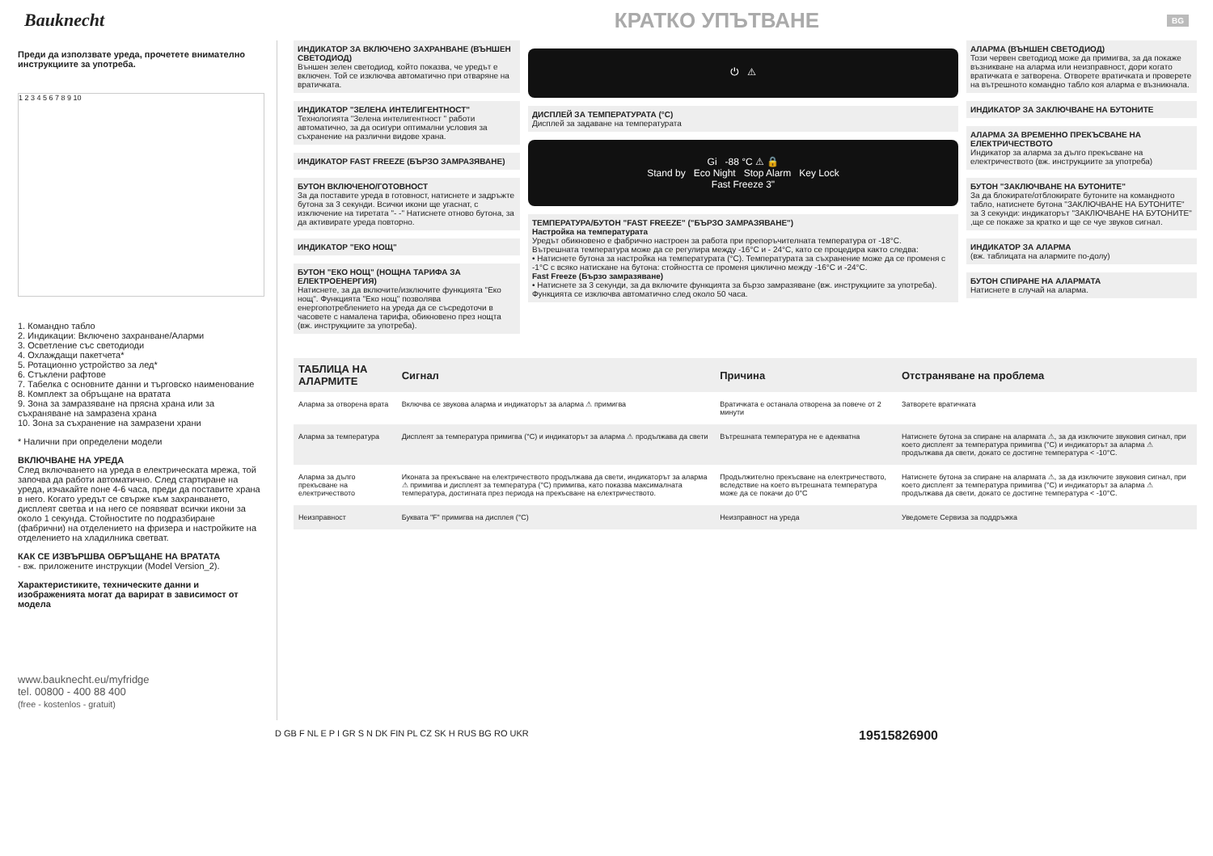Bauknecht
КРАТКО УПЪТВАНЕ
BG
Преди да използвате уреда, прочетете внимателно инструкциите за употреба.
1 2 3 4 5 6 7 8 9 10
1. Командно табло
2. Индикации: Включено захранване/Аларми
3. Осветление със светодиоди
4. Охлаждащи пакетчета*
5. Ротационно устройство за лед*
6. Стъклени рафтове
7. Табелка с основните данни и търговско наименование
8. Комплект за обръщане на вратата
9. Зона за замразяване на прясна храна или за съхраняване на замразена храна
10. Зона за съхранение на замразени храни
* Налични при определени модели
ВКЛЮЧВАНЕ НА УРЕДА
След включването на уреда в електрическата мрежа, той започва да работи автоматично. След стартиране на уреда, изчакайте поне 4-6 часа, преди да поставите храна в него. Когато уредът се свърже към захранването, дисплеят светва и на него се появяват всички икони за около 1 секунда. Стойностите по подразбиране (фабрични) на отделението на фризера и настройките на отделението на хладилника светват.
КАК СЕ ИЗВЪРШВА ОБРЪЩАНЕ НА ВРАТАТА
- вж. приложените инструкции (Model Version_2).
Характеристиките, техническите данни и изображенията могат да варират в зависимост от модела
www.bauknecht.eu/myfridge
tel. 00800 - 400 88 400
(free - kostenlos - gratuit)
ИНДИКАТОР ЗА ВКЛЮЧЕНО ЗАХРАНВАНЕ (ВЪНШЕН СВЕТОДИОД)
Външен зелен светодиод, който показва, че уредът е включен. Той се изключва автоматично при отваряне на вратичката.
ИНДИКАТОР "ЗЕЛЕНА ИНТЕЛИГЕНТНОСТ"
Технологията "Зелена интелигентност " работи автоматично, за да осигури оптимални условия за съхранение на различни видове храна.
ИНДИКАТОР FAST FREEZE (БЪРЗО ЗАМРАЗЯВАНЕ)
БУТОН ВКЛЮЧЕНО/ГОТОВНОСТ
За да поставите уреда в готовност, натиснете и задръжте бутона за 3 секунди. Всички икони ще угаснат, с изключение на тиретата "- -" Натиснете отново бутона, за да активирате уреда повторно.
ИНДИКАТОР "ЕКО НОЩ"
БУТОН "ЕКО НОЩ" (НОЩНА ТАРИФА ЗА ЕЛЕКТРОЕНЕРГИЯ)
Натиснете, за да включите/изключите функцията "Еко нощ". Функцията "Еко нощ" позволява енергопотреблението на уреда да се съсредоточи в часовете с намалена тарифа, обикновено през нощта (вж. инструкциите за употреба).
⏻ ⚠
ДИСПЛЕЙ ЗА ТЕМПЕРАТУРАТА (°C)
Дисплей за задаване на температурата
Gi -88 °C ⚠ 🔒
Stand by Eco Night Stop Alarm Key Lock
Fast Freeze 3"
ТЕМПЕРАТУРА/БУТОН "FAST FREEZE" ("БЪРЗО ЗАМРАЗЯВАНЕ")
Настройка на температурата
Уредът обикновено е фабрично настроен за работа при препоръчителната температура от -18°C.
Вътрешната температура може да се регулира между -16°C и - 24°C, като се процедира както следва:
• Натиснете бутона за настройка на температурата (°C). Температурата за съхранение може да се променя с -1°C с всяко натискане на бутона: стойността се променя циклично между -16°C и -24°C.
Fast Freeze (Бързо замразяване)
• Натиснете за 3 секунди, за да включите функцията за бързо замразяване (вж. инструкциите за употреба). Функцията се изключва автоматично след около 50 часа.
АЛАРМА (ВЪНШЕН СВЕТОДИОД)
Този червен светодиод може да примигва, за да покаже възникване на аларма или неизправност, дори когато вратичката е затворена. Отворете вратичката и проверете на вътрешното командно табло коя аларма е възникнала.
ИНДИКАТОР ЗА ЗАКЛЮЧВАНЕ НА БУТОНИТЕ
АЛАРМА ЗА ВРЕМЕННО ПРЕКЪСВАНЕ НА ЕЛЕКТРИЧЕСТВОТО
Индикатор за аларма за дълго прекъсване на електричеството (вж. инструкциите за употреба)
БУТОН "ЗАКЛЮЧВАНЕ НА БУТОНИТЕ"
За да блокирате/отблокирате бутоните на командното табло, натиснете бутона "ЗАКЛЮЧВАНЕ НА БУТОНИТЕ" за 3 секунди: индикаторът "ЗАКЛЮЧВАНЕ НА БУТОНИТЕ" ,ще се покаже за кратко и ще се чуе звуков сигнал.
ИНДИКАТОР ЗА АЛАРМА
(вж. таблицата на алармите по-долу)
БУТОН СПИРАНЕ НА АЛАРМАТА
Натиснете в случай на аларма.
| ТАБЛИЦА НА АЛАРМИТЕ | Сигнал | Причина | Отстраняване на проблема |
| --- | --- | --- | --- |
| Аларма за отворена врата | Включва се звукова аларма и индикаторът за аларма ⚠ примигва | Вратичката е останала отворена за повече от 2 минути | Затворете вратичката |
| Аларма за температура | Дисплеят за температура примигва (°C) и индикаторът за аларма ⚠ продължава да свети | Вътрешната температура не е адекватна | Натиснете бутона за спиране на алармата ⚠, за да изключите звуковия сигнал, при което дисплеят за температура примигва (°C) и индикаторът за аларма ⚠ продължава да свети, докато се достигне температура < -10°C. |
| Аларма за дълго прекъсване на електричеството | Иконата за прекъсване на електричеството продължава да свети, индикаторът за аларма ⚠ примигва и дисплеят за температура (°C) примигва, като показва максималната температура, достигната през периода на прекъсване на електричеството. | Продължително прекъсване на електричеството, вследствие на което вътрешната температура може да се покачи до 0°C | Натиснете бутона за спиране на алармата ⚠, за да изключите звуковия сигнал, при което дисплеят за температура примигва (°C) и индикаторът за аларма ⚠ продължава да свети, докато се достигне температура < -10°C. |
| Неизправност | Буквата "F" примигва на дисплея (°C) | Неизправност на уреда | Уведомете Сервиза за поддръжка |
D GB F NL E P I GR S N DK FIN PL CZ SK H RUS BG RO UKR 19515826900